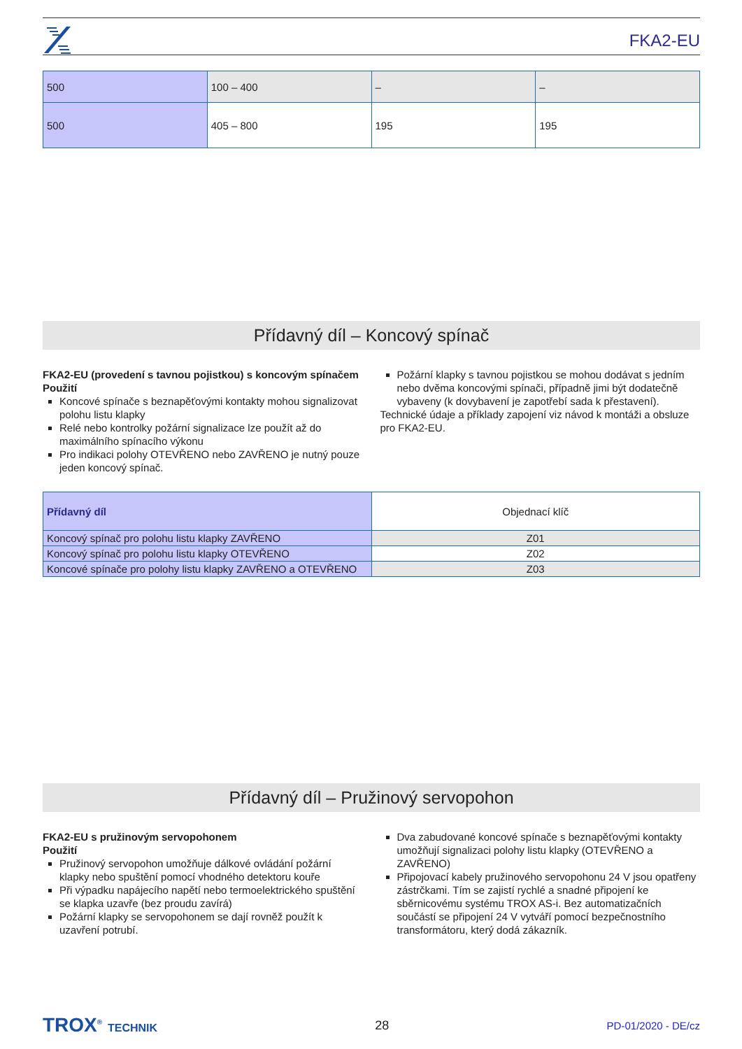FKA2-EU
| 500 | 100 – 400 | – | – |
| 500 | 405 – 800 | 195 | 195 |
Přídavný díl – Koncový spínač
FKA2-EU (provedení s tavnou pojistkou) s koncovým spínačem
Použití
Koncové spínače s beznapěťovými kontakty mohou signalizovat polohu listu klapky
Relé nebo kontrolky požární signalizace lze použít až do maximálního spínacího výkonu
Pro indikaci polohy OTEVŘENO nebo ZAVŘENO je nutný pouze jeden koncový spínač.
Požární klapky s tavnou pojistkou se mohou dodávat s jedním nebo dvěma koncovými spínači, případně jimi být dodatečně vybaveny (k dovybavení je zapotřebí sada k přestavení).
Technické údaje a příklady zapojení viz návod k montáži a obsluze pro FKA2-EU.
| Přídavný díl | Objednací klíč |
| --- | --- |
| Koncový spínač pro polohu listu klapky ZAVŘENO | Z01 |
| Koncový spínač pro polohu listu klapky OTEVŘENO | Z02 |
| Koncové spínače pro polohy listu klapky ZAVŘENO a OTEVŘENO | Z03 |
Přídavný díl – Pružinový servopohon
FKA2-EU s pružinovým servopohonem
Použití
Pružinový servopohon umožňuje dálkové ovládání požární klapky nebo spuštění pomocí vhodného detektoru kouře
Při výpadku napájecího napětí nebo termoelektrického spuštění se klapka uzavře (bez proudu zavírá)
Požární klapky se servopohonem se dají rovněž použít k uzavření potrubí.
Dva zabudované koncové spínače s beznapěťovými kontakty umožňují signalizaci polohy listu klapky (OTEVŘENO a ZAVŘENO)
Připojovací kabely pružinového servopohonu 24 V jsou opatřeny zástrčkami. Tím se zajistí rychlé a snadné připojení ke sběrnicovému systému TROX AS-i. Bez automatizačních součástí se připojení 24 V vytváří pomocí bezpečnostního transformátoru, který dodá zákazník.
TROX<sup>®</sup> TECHNIK 28 PD-01/2020 - DE/cz